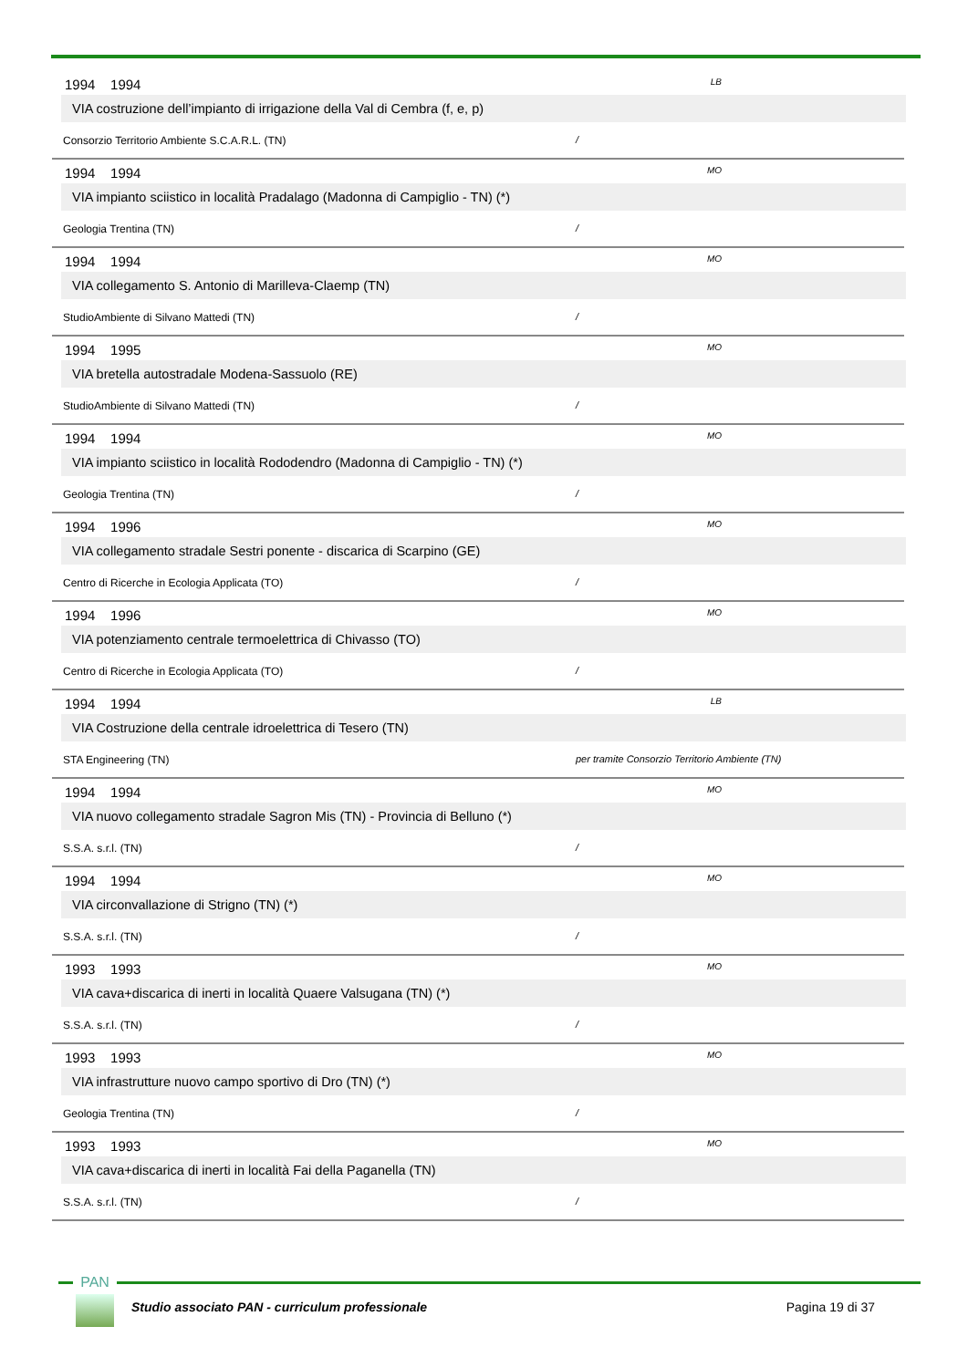1994 1994 LB
VIA costruzione dell’impianto di irrigazione della Val di Cembra (f, e, p)
Consorzio Territorio Ambiente S.C.A.R.L. (TN) /
1994 1994 MO
VIA impianto sciistico in località Pradalago (Madonna di Campiglio - TN) (*)
Geologia Trentina (TN) /
1994 1994 MO
VIA collegamento S. Antonio di Marilleva-Claemp (TN)
StudioAmbiente di Silvano Mattedi (TN) /
1994 1995 MO
VIA bretella autostradale Modena-Sassuolo (RE)
StudioAmbiente di Silvano Mattedi (TN) /
1994 1994 MO
VIA impianto sciistico in località Rododendro (Madonna di Campiglio - TN) (*)
Geologia Trentina (TN) /
1994 1996 MO
VIA collegamento stradale Sestri ponente - discarica di Scarpino (GE)
Centro di Ricerche in Ecologia Applicata (TO) /
1994 1996 MO
VIA potenziamento centrale termoelettrica di Chivasso (TO)
Centro di Ricerche in Ecologia Applicata (TO) /
1994 1994 LB
VIA Costruzione della centrale idroelettrica di Tesero (TN)
STA Engineering (TN) per tramite Consorzio Territorio Ambiente (TN)
1994 1994 MO
VIA nuovo collegamento stradale Sagron Mis (TN) - Provincia di Belluno (*)
S.S.A. s.r.l. (TN) /
1994 1994 MO
VIA circonvallazione di Strigno (TN) (*)
S.S.A. s.r.l. (TN) /
1993 1993 MO
VIA cava+discarica di inerti in località Quaere Valsugana (TN) (*)
S.S.A. s.r.l. (TN) /
1993 1993 MO
VIA infrastrutture nuovo campo sportivo di Dro (TN) (*)
Geologia Trentina (TN) /
1993 1993 MO
VIA cava+discarica di inerti in località Fai della Paganella (TN)
S.S.A. s.r.l. (TN) /
PAN
Studio associato PAN - curriculum professionale
Pagina 19 di 37